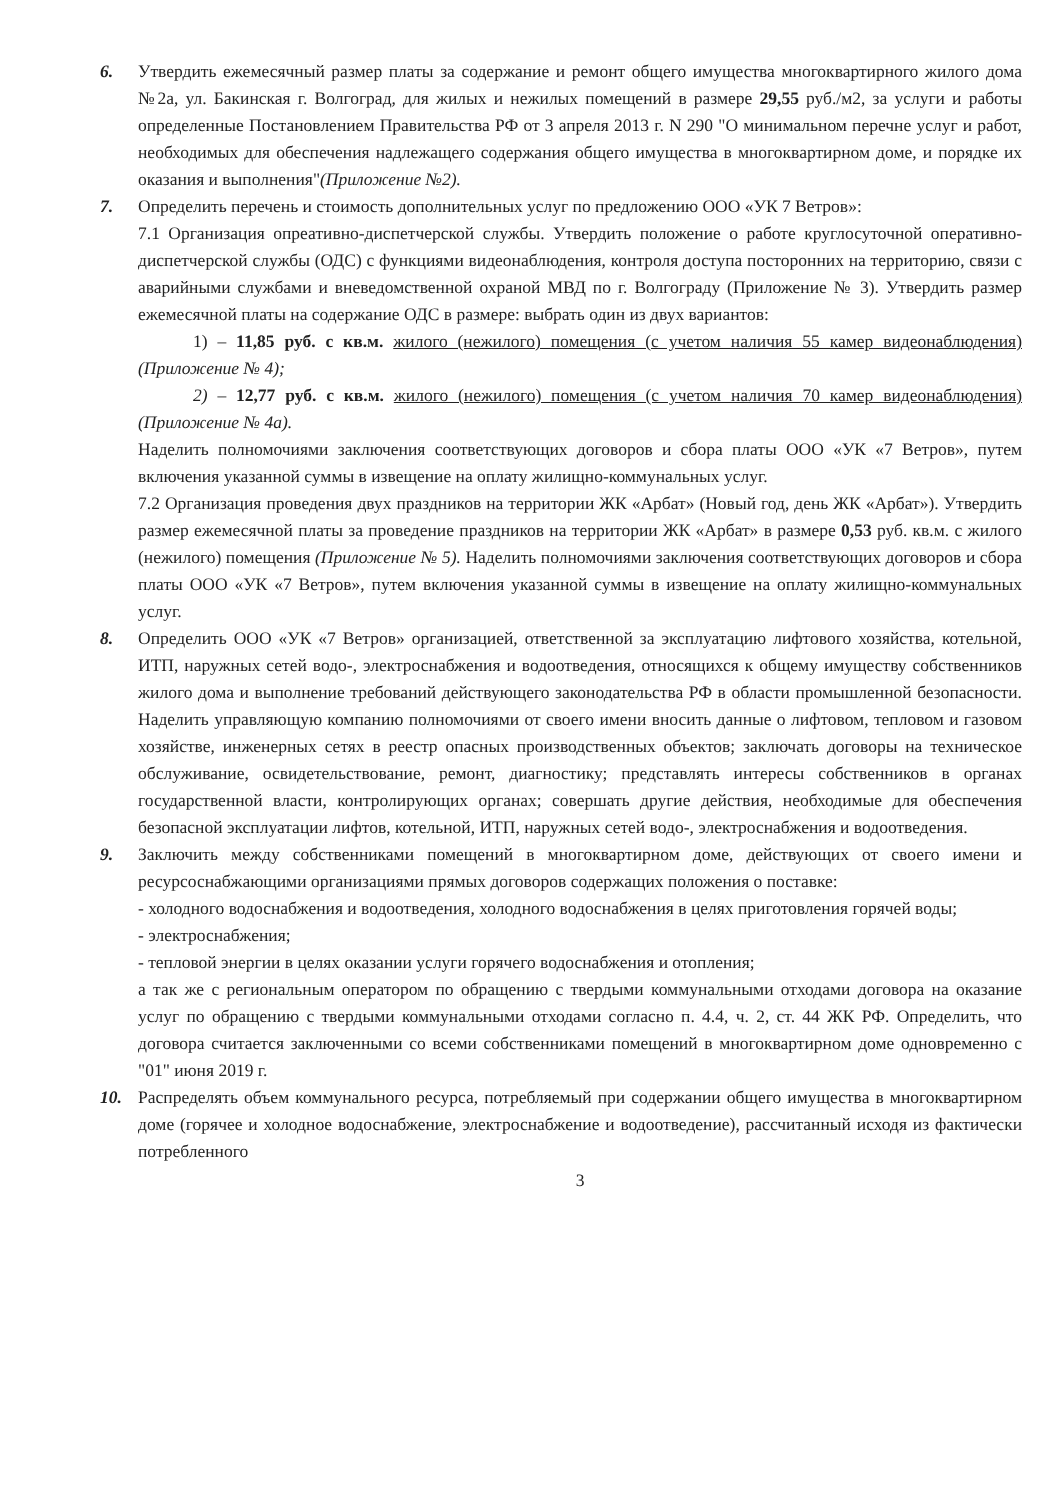6. Утвердить ежемесячный размер платы за содержание и ремонт общего имущества многоквартирного жилого дома №2а, ул. Бакинская г. Волгоград, для жилых и нежилых помещений в размере 29,55 руб./м2, за услуги и работы определенные Постановлением Правительства РФ от 3 апреля 2013 г. N 290 "О минимальном перечне услуг и работ, необходимых для обеспечения надлежащего содержания общего имущества в многоквартирном доме, и порядке их оказания и выполнения"(Приложение №2).
7. Определить перечень и стоимость дополнительных услуг по предложению ООО «УК 7 Ветров»:
7.1 Организация опреативно-диспетчерской службы. Утвердить положение о работе круглосуточной оперативно-диспетчерской службы (ОДС) с функциями видеонаблюдения, контроля доступа посторонних на территорию, связи с аварийными службами и вневедомственной охраной МВД по г. Волгограду (Приложение № 3). Утвердить размер ежемесячной платы на содержание ОДС в размере: выбрать один из двух вариантов:
1) – 11,85 руб. с кв.м. жилого (нежилого) помещения (с учетом наличия 55 камер видеонаблюдения) (Приложение № 4);
2) – 12,77 руб. с кв.м. жилого (нежилого) помещения (с учетом наличия 70 камер видеонаблюдения) (Приложение № 4а).
Наделить полномочиями заключения соответствующих договоров и сбора платы ООО «УК «7 Ветров», путем включения указанной суммы в извещение на оплату жилищно-коммунальных услуг.
7.2 Организация проведения двух праздников на территории ЖК «Арбат» (Новый год, день ЖК «Арбат»). Утвердить размер ежемесячной платы за проведение праздников на территории ЖК «Арбат» в размере 0,53 руб. кв.м. с жилого (нежилого) помещения (Приложение № 5). Наделить полномочиями заключения соответствующих договоров и сбора платы ООО «УК «7 Ветров», путем включения указанной суммы в извещение на оплату жилищно-коммунальных услуг.
8. Определить ООО «УК «7 Ветров» организацией, ответственной за эксплуатацию лифтового хозяйства, котельной, ИТП, наружных сетей водо-, электроснабжения и водоотведения, относящихся к общему имуществу собственников жилого дома и выполнение требований действующего законодательства РФ в области промышленной безопасности. Наделить управляющую компанию полномочиями от своего имени вносить данные о лифтовом, тепловом и газовом хозяйстве, инженерных сетях в реестр опасных производственных объектов; заключать договоры на техническое обслуживание, освидетельствование, ремонт, диагностику; представлять интересы собственников в органах государственной власти, контролирующих органах; совершать другие действия, необходимые для обеспечения безопасной эксплуатации лифтов, котельной, ИТП, наружных сетей водо-, электроснабжения и водоотведения.
9. Заключить между собственниками помещений в многоквартирном доме, действующих от своего имени и ресурсоснабжающими организациями прямых договоров содержащих положения о поставке:
- холодного водоснабжения и водоотведения, холодного водоснабжения в целях приготовления горячей воды;
- электроснабжения;
- тепловой энергии в целях оказании услуги горячего водоснабжения и отопления;
а так же с региональным оператором по обращению с твердыми коммунальными отходами договора на оказание услуг по обращению с твердыми коммунальными отходами согласно п. 4.4, ч. 2, ст. 44 ЖК РФ. Определить, что договора считается заключенными со всеми собственниками помещений в многоквартирном доме одновременно с "01" июня 2019 г.
10. Распределять объем коммунального ресурса, потребляемый при содержании общего имущества в многоквартирном доме (горячее и холодное водоснабжение, электроснабжение и водоотведение), рассчитанный исходя из фактически потребленного
3